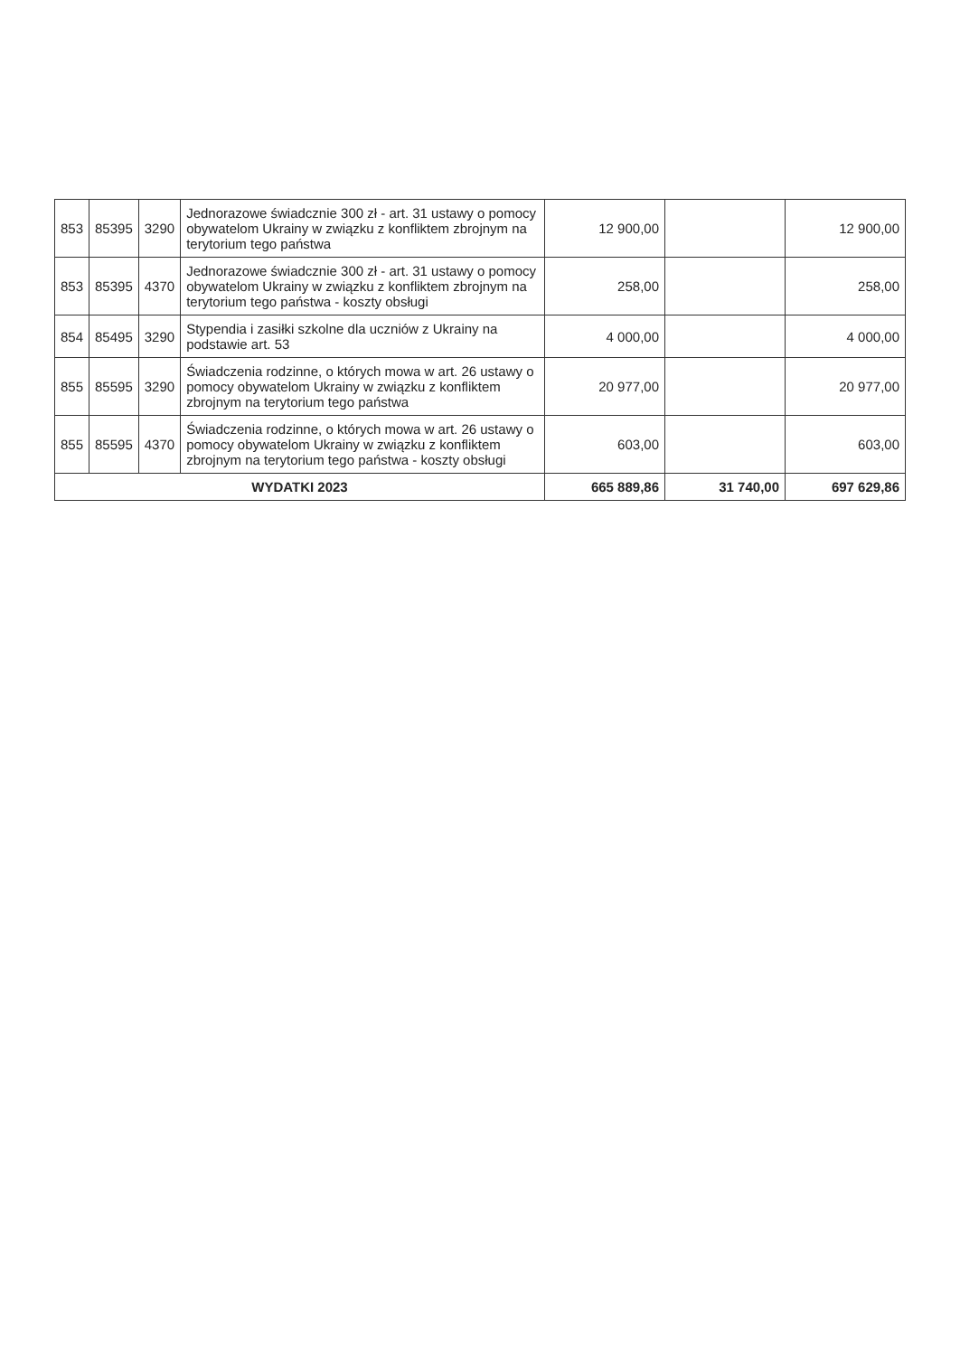| 853 | 85395 | 3290 | Jednorazowe świadcznie 300 zł - art. 31 ustawy o pomocy obywatelom Ukrainy w związku z konfliktem zbrojnym na terytorium tego państwa | 12 900,00 | | 12 900,00 |
| 853 | 85395 | 4370 | Jednorazowe świadcznie 300 zł - art. 31 ustawy o pomocy obywatelom Ukrainy w związku z konfliktem zbrojnym na terytorium tego państwa - koszty obsługi | 258,00 | | 258,00 |
| 854 | 85495 | 3290 | Stypendia i zasiłki szkolne dla uczniów z Ukrainy na podstawie art. 53 | 4 000,00 | | 4 000,00 |
| 855 | 85595 | 3290 | Świadczenia rodzinne, o których mowa w art. 26 ustawy o pomocy obywatelom Ukrainy w związku z konfliktem zbrojnym na terytorium tego państwa | 20 977,00 | | 20 977,00 |
| 855 | 85595 | 4370 | Świadczenia rodzinne, o których mowa w art. 26 ustawy o pomocy obywatelom Ukrainy w związku z konfliktem zbrojnym na terytorium tego państwa - koszty obsługi | 603,00 | | 603,00 |
| WYDATKI 2023 | | | | 665 889,86 | 31 740,00 | 697 629,86 |